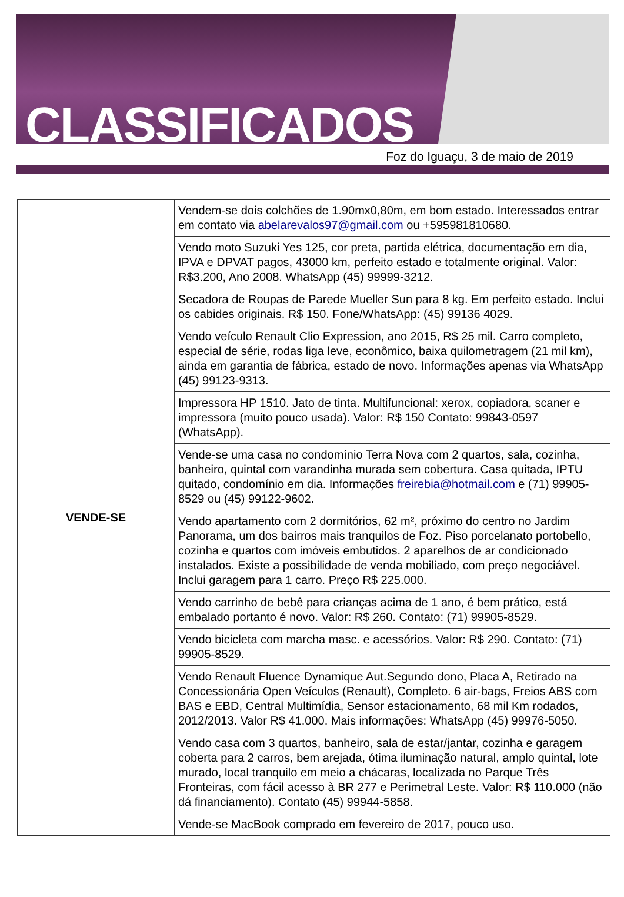CLASSIFICADOS
Foz do Iguaçu, 3 de maio de 2019
| VENDE-SE | Vendem-se dois colchões de 1.90mx0,80m, em bom estado. Interessados entrar em contato via abelarevalos97@gmail.com ou +595981810680. |
| | Vendo moto Suzuki Yes 125, cor preta, partida elétrica, documentação em dia, IPVA e DPVAT pagos, 43000 km, perfeito estado e totalmente original. Valor: R$3.200, Ano 2008. WhatsApp (45) 99999-3212. |
| | Secadora de Roupas de Parede Mueller Sun para 8 kg. Em perfeito estado. Inclui os cabides originais. R$ 150. Fone/WhatsApp: (45) 99136 4029. |
| | Vendo veículo Renault Clio Expression, ano 2015, R$ 25 mil. Carro completo, especial de série, rodas liga leve, econômico, baixa quilometragem (21 mil km), ainda em garantia de fábrica, estado de novo. Informações apenas via WhatsApp (45) 99123-9313. |
| | Impressora HP 1510. Jato de tinta. Multifuncional: xerox, copiadora, scaner e impressora (muito pouco usada). Valor: R$ 150 Contato: 99843-0597 (WhatsApp). |
| | Vende-se uma casa no condomínio Terra Nova com 2 quartos, sala, cozinha, banheiro, quintal com varandinha murada sem cobertura. Casa quitada, IPTU quitado, condomínio em dia. Informações freirebia@hotmail.com e (71) 99905-8529 ou (45) 99122-9602. |
| | Vendo apartamento com 2 dormitórios, 62 m², próximo do centro no Jardim Panorama, um dos bairros mais tranquilos de Foz. Piso porcelanato portobello, cozinha e quartos com imóveis embutidos. 2 aparelhos de ar condicionado instalados. Existe a possibilidade de venda mobiliado, com preço negociável. Inclui garagem para 1 carro. Preço R$ 225.000. |
| | Vendo carrinho de bebê para crianças acima de 1 ano, é bem prático, está embalado portanto é novo. Valor: R$ 260. Contato: (71) 99905-8529. |
| | Vendo bicicleta com marcha masc. e acessórios. Valor: R$ 290. Contato: (71) 99905-8529. |
| | Vendo Renault Fluence Dynamique Aut.Segundo dono, Placa A, Retirado na Concessionária Open Veículos (Renault), Completo. 6 air-bags, Freios ABS com BAS e EBD, Central Multimídia, Sensor estacionamento, 68 mil Km rodados, 2012/2013. Valor R$ 41.000. Mais informações: WhatsApp (45) 99976-5050. |
| | Vendo casa com 3 quartos, banheiro, sala de estar/jantar, cozinha e garagem coberta para 2 carros, bem arejada, ótima iluminação natural, amplo quintal, lote murado, local tranquilo em meio a chácaras, localizada no Parque Três Fronteiras, com fácil acesso à BR 277 e Perimetral Leste. Valor: R$ 110.000 (não dá financiamento). Contato (45) 99944-5858. |
| | Vende-se MacBook comprado em fevereiro de 2017, pouco uso. |